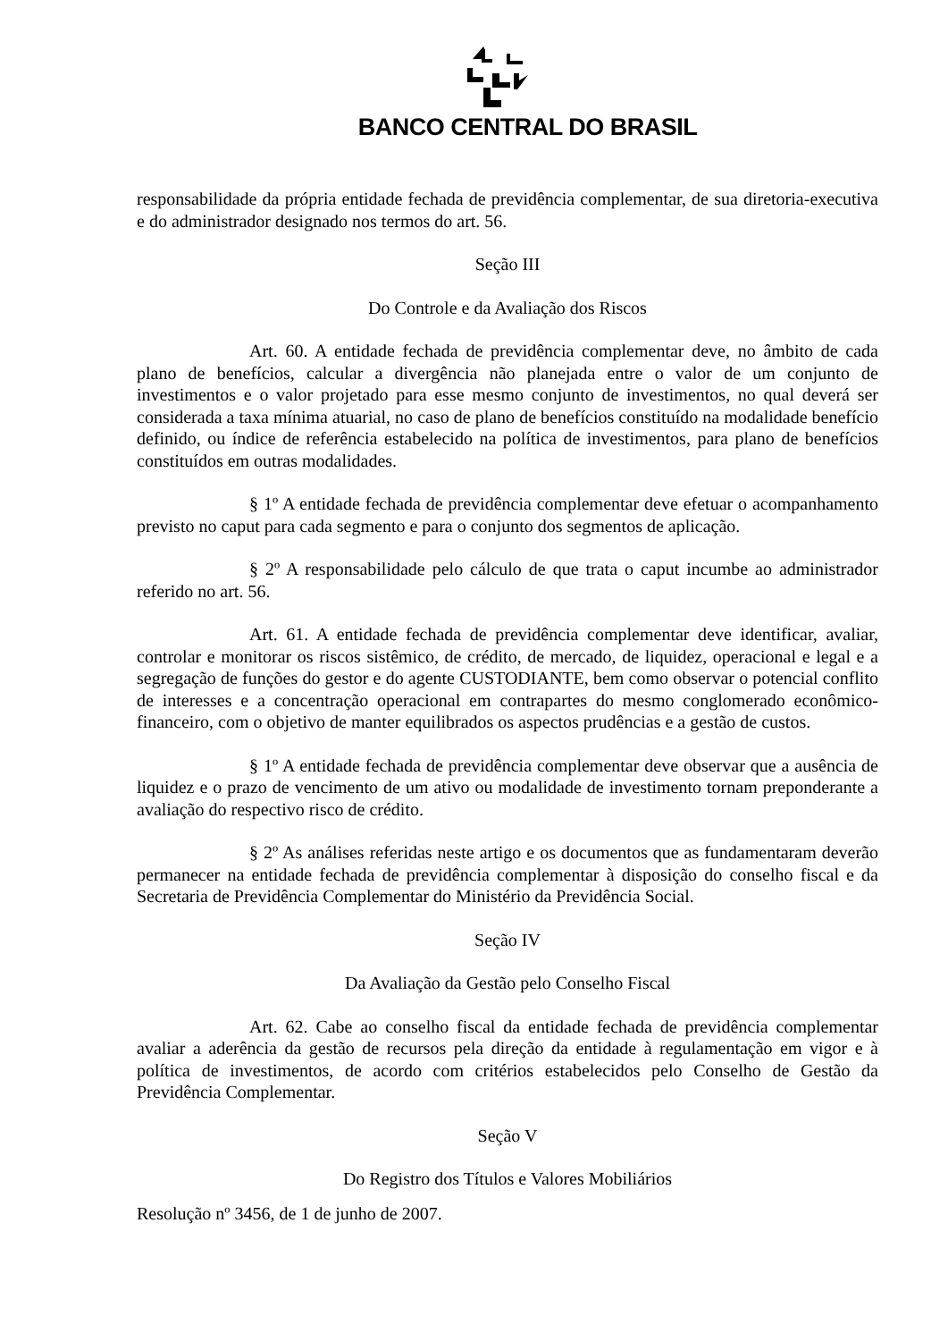BANCO CENTRAL DO BRASIL
responsabilidade da própria entidade fechada de previdência complementar, de sua diretoria-executiva e do administrador designado nos termos do art. 56.
Seção III
Do Controle e da Avaliação dos Riscos
Art. 60. A entidade fechada de previdência complementar deve, no âmbito de cada plano de benefícios, calcular a divergência não planejada entre o valor de um conjunto de investimentos e o valor projetado para esse mesmo conjunto de investimentos, no qual deverá ser considerada a taxa mínima atuarial, no caso de plano de benefícios constituído na modalidade benefício definido, ou índice de referência estabelecido na política de investimentos, para plano de benefícios constituídos em outras modalidades.
§ 1º A entidade fechada de previdência complementar deve efetuar o acompanhamento previsto no caput para cada segmento e para o conjunto dos segmentos de aplicação.
§ 2º A responsabilidade pelo cálculo de que trata o caput incumbe ao administrador referido no art. 56.
Art. 61. A entidade fechada de previdência complementar deve identificar, avaliar, controlar e monitorar os riscos sistêmico, de crédito, de mercado, de liquidez, operacional e legal e a segregação de funções do gestor e do agente CUSTODIANTE, bem como observar o potencial conflito de interesses e a concentração operacional em contrapartes do mesmo conglomerado econômico-financeiro, com o objetivo de manter equilibrados os aspectos prudências e a gestão de custos.
§ 1º A entidade fechada de previdência complementar deve observar que a ausência de liquidez e o prazo de vencimento de um ativo ou modalidade de investimento tornam preponderante a avaliação do respectivo risco de crédito.
§ 2º As análises referidas neste artigo e os documentos que as fundamentaram deverão permanecer na entidade fechada de previdência complementar à disposição do conselho fiscal e da Secretaria de Previdência Complementar do Ministério da Previdência Social.
Seção IV
Da Avaliação da Gestão pelo Conselho Fiscal
Art. 62. Cabe ao conselho fiscal da entidade fechada de previdência complementar avaliar a aderência da gestão de recursos pela direção da entidade à regulamentação em vigor e à política de investimentos, de acordo com critérios estabelecidos pelo Conselho de Gestão da Previdência Complementar.
Seção V
Do Registro dos Títulos e Valores Mobiliários
Resolução nº 3456, de 1 de junho de 2007.